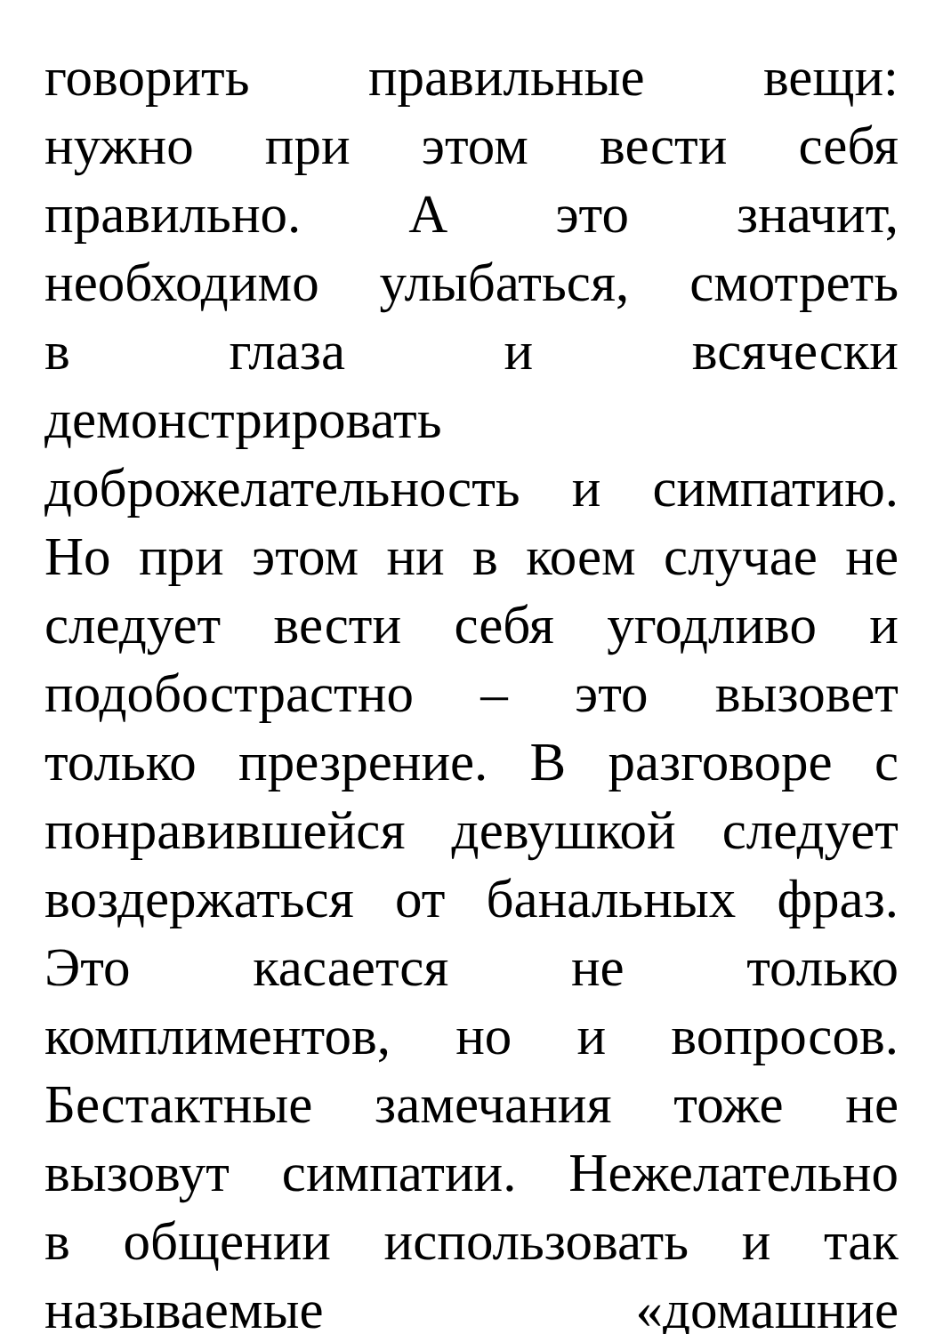говорить правильные вещи:
нужно при этом вести себя
правильно. А это значит,
необходимо улыбаться, смотреть
в глаза и всячески
демонстрировать
доброжелательность и симпатию.
Но при этом ни в коем случае не
следует вести себя угодливо и
подобострастно – это вызовет
только презрение. В разговоре с
понравившейся девушкой следует
воздержаться от банальных фраз.
Это касается не только
комплиментов, но и вопросов.
Бестактные замечания тоже не
вызовут симпатии. Нежелательно
в общении использовать и так
называемые «домашние